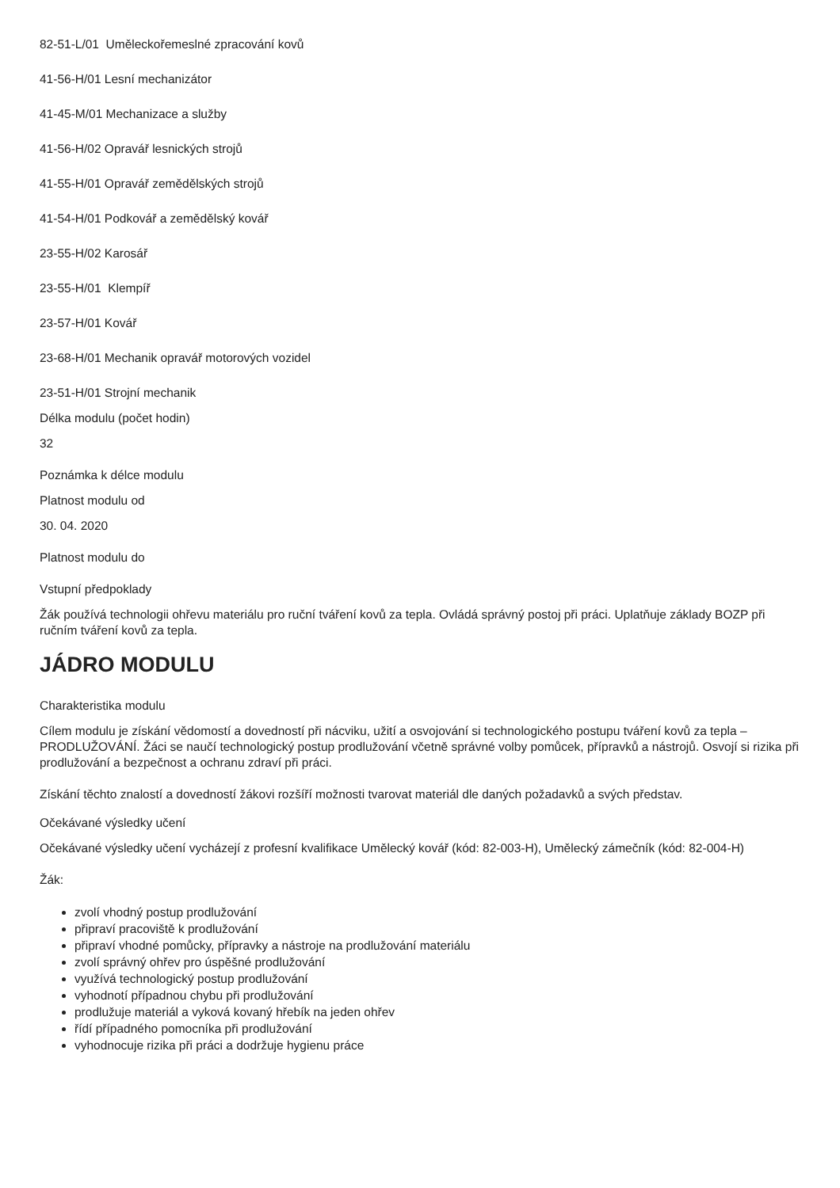82-51-L/01 Uměleckořemeslné zpracování kovů
41-56-H/01 Lesní mechanizátor
41-45-M/01 Mechanizace a služby
41-56-H/02 Opravář lesnických strojů
41-55-H/01 Opravář zemědělských strojů
41-54-H/01 Podkovář a zemědělský kovář
23-55-H/02 Karosář
23-55-H/01 Klempíř
23-57-H/01 Kovář
23-68-H/01 Mechanik opravář motorových vozidel
23-51-H/01 Strojní mechanik
Délka modulu (počet hodin)
32
Poznámka k délce modulu
Platnost modulu od
30. 04. 2020
Platnost modulu do
Vstupní předpoklady
Žák používá technologii ohřevu materiálu pro ruční tváření kovů za tepla. Ovládá správný postoj při práci. Uplatňuje základy BOZP při ručním tváření kovů za tepla.
JÁDRO MODULU
Charakteristika modulu
Cílem modulu je získání vědomostí a dovedností při nácviku, užití a osvojování si technologického postupu tváření kovů za tepla – PRODLUŽOVÁNÍ. Žáci se naučí technologický postup prodlužování včetně správné volby pomůcek, přípravků a nástrojů. Osvojí si rizika při prodlužování a bezpečnost a ochranu zdraví při práci.
Získání těchto znalostí a dovedností žákovi rozšíří možnosti tvarovat materiál dle daných požadavků a svých představ.
Očekávané výsledky učení
Očekávané výsledky učení vycházejí z profesní kvalifikace Umělecký kovář (kód: 82-003-H), Umělecký zámečník (kód: 82-004-H)
Žák:
zvolí vhodný postup prodlužování
připraví pracoviště k prodlužování
připraví vhodné pomůcky, přípravky a nástroje na prodlužování materiálu
zvolí správný ohřev pro úspěšné prodlužování
využívá technologický postup prodlužování
vyhodnotí případnou chybu při prodlužování
prodlužuje materiál a vyková kovaný hřebík na jeden ohřev
řídí případného pomocníka při prodlužování
vyhodnocuje rizika při práci a dodržuje hygienu práce